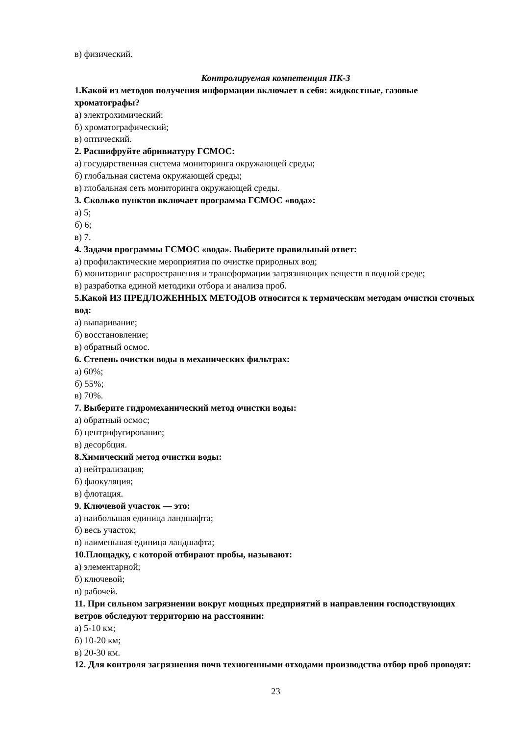в) физический.
Контролируемая компетенция ПК-3
1.Какой из методов получения информации включает в себя: жидкостные, газовые хроматографы?
а) электрохимический;
б) хроматографический;
в) оптический.
2. Расшифруйте абривиатуру ГСМОС:
а) государственная система мониторинга окружающей среды;
б) глобальная система окружающей среды;
в) глобальная сеть мониторинга окружающей среды.
3. Сколько пунктов включает программа ГСМОС «вода»:
а) 5;
б) 6;
в) 7.
4. Задачи программы ГСМОС «вода». Выберите правильный ответ:
а) профилактические мероприятия по очистке природных вод;
б) мониторинг распространения и трансформации загрязняющих веществ в водной среде;
в) разработка единой методики отбора и анализа проб.
5.Какой ИЗ ПРЕДЛОЖЕННЫХ МЕТОДОВ относится к термическим методам очистки сточных вод:
а) выпаривание;
б) восстановление;
в) обратный осмос.
6. Степень очистки воды в механических фильтрах:
а) 60%;
б) 55%;
в) 70%.
7. Выберите гидромеханический метод очистки воды:
а) обратный осмос;
б) центрифугирование;
в) десорбция.
8.Химический метод очистки воды:
а) нейтрализация;
б) флокуляция;
в) флотация.
9. Ключевой участок — это:
а) наибольшая единица ландшафта;
б) весь участок;
в) наименьшая единица ландшафта;
10.Площадку, с которой отбирают пробы, называют:
а) элементарной;
б) ключевой;
в) рабочей.
11. При сильном загрязнении вокруг мощных предприятий в направлении господствующих ветров обследуют территорию на расстоянии:
а) 5-10 км;
б) 10-20 км;
в) 20-30 км.
12. Для контроля загрязнения почв техногенными отходами производства отбор проб проводят:
23